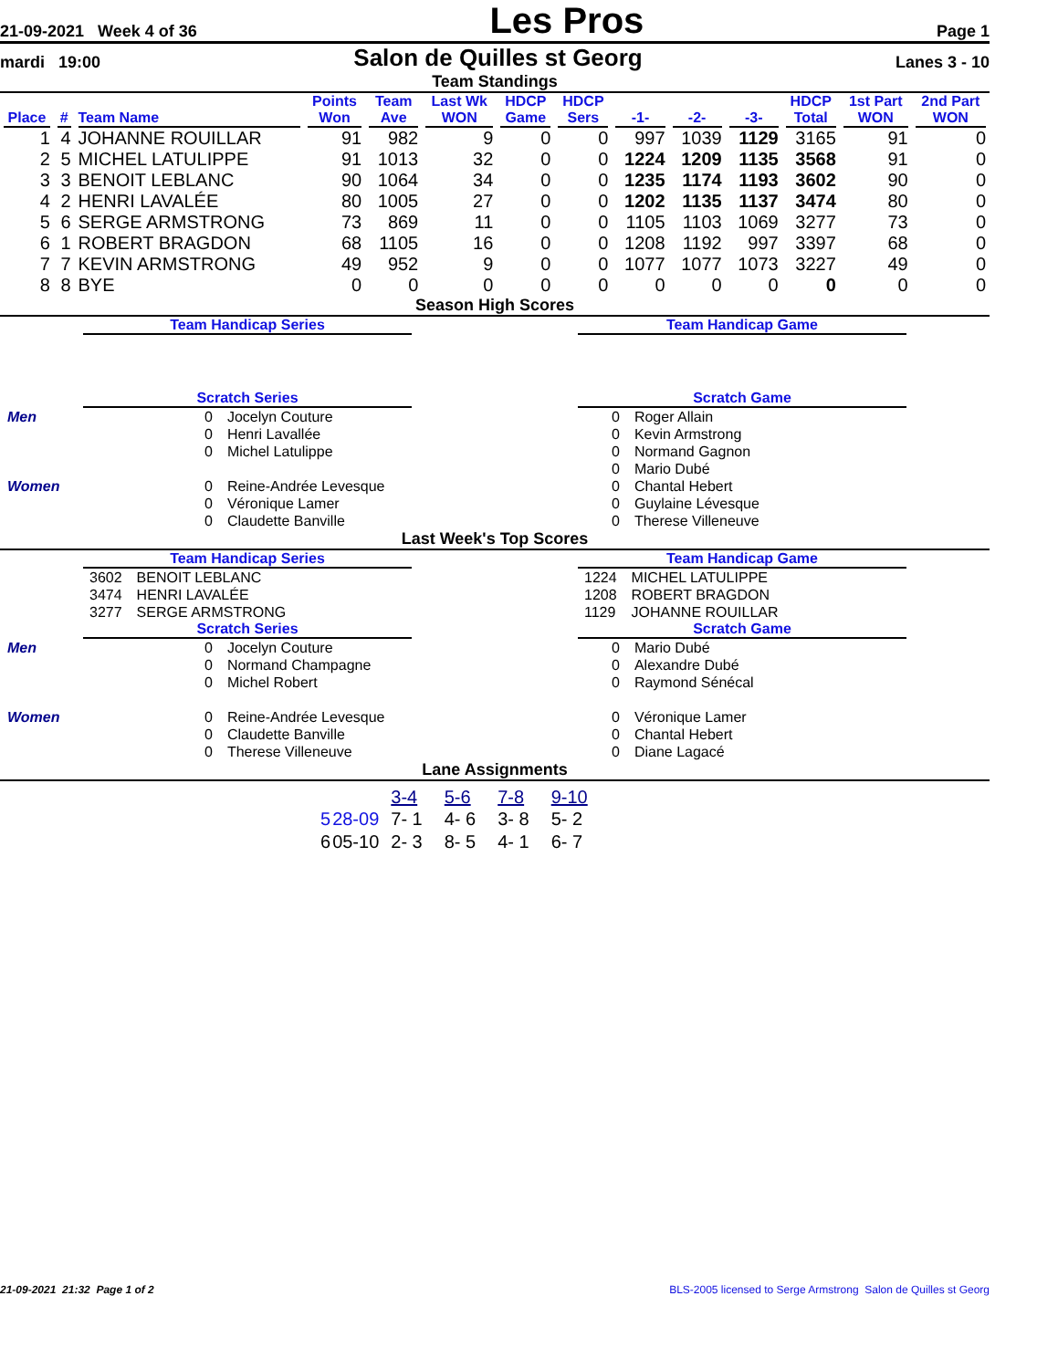21-09-2021 Week 4 of 36 Les Pros Page 1
mardi 19:00 Salon de Quilles st Georg Lanes 3 - 10
Team Standings
| Place | # | Team Name | Points Won | Team Ave | Last Wk WON | HDCP Game | HDCP Sers | -1- | -2- | -3- | HDCP Total | 1st Part WON | 2nd Part WON |
| --- | --- | --- | --- | --- | --- | --- | --- | --- | --- | --- | --- | --- | --- |
| 1 | 4 | JOHANNE ROUILLAR | 91 | 982 | 9 | 0 | 0 | 997 | 1039 | 1129 | 3165 | 91 | 0 |
| 2 | 5 | MICHEL LATULIPPE | 91 | 1013 | 32 | 0 | 0 | 1224 | 1209 | 1135 | 3568 | 91 | 0 |
| 3 | 3 | BENOIT LEBLANC | 90 | 1064 | 34 | 0 | 0 | 1235 | 1174 | 1193 | 3602 | 90 | 0 |
| 4 | 2 | HENRI LAVALÉE | 80 | 1005 | 27 | 0 | 0 | 1202 | 1135 | 1137 | 3474 | 80 | 0 |
| 5 | 6 | SERGE ARMSTRONG | 73 | 869 | 11 | 0 | 0 | 1105 | 1103 | 1069 | 3277 | 73 | 0 |
| 6 | 1 | ROBERT BRAGDON | 68 | 1105 | 16 | 0 | 0 | 1208 | 1192 | 997 | 3397 | 68 | 0 |
| 7 | 7 | KEVIN ARMSTRONG | 49 | 952 | 9 | 0 | 0 | 1077 | 1077 | 1073 | 3227 | 49 | 0 |
| 8 | 8 | BYE | 0 | 0 | 0 | 0 | 0 | 0 | 0 | 0 | 0 | 0 | 0 |
Season High Scores
Team Handicap Series Team Handicap Game
Scratch Series
| Men | 0 | Jocelyn Couture |
| | 0 | Henri Lavallée |
| | 0 | Michel Latulippe |
| Women | 0 | Reine-Andrée Levesque |
| | 0 | Véronique Lamer |
| | 0 | Claudette Banville |
Scratch Game
| 0 | Roger Allain |
| 0 | Kevin Armstrong |
| 0 | Normand Gagnon |
| 0 | Mario Dubé |
| 0 | Chantal Hebert |
| 0 | Guylaine Lévesque |
| 0 | Therese Villeneuve |
Last Week's Top Scores
Team Handicap Series
| 3602 | BENOIT LEBLANC |
| 3474 | HENRI LAVALÉE |
| 3277 | SERGE ARMSTRONG |
Team Handicap Game
| 1224 | MICHEL LATULIPPE |
| 1208 | ROBERT BRAGDON |
| 1129 | JOHANNE ROUILLAR |
Scratch Series
| Men | 0 | Jocelyn Couture |
| | 0 | Normand Champagne |
| | 0 | Michel Robert |
| Women | 0 | Reine-Andrée Levesque |
| | 0 | Claudette Banville |
| | 0 | Therese Villeneuve |
Scratch Game
| 0 | Mario Dubé |
| 0 | Alexandre Dubé |
| 0 | Raymond Sénécal |
| 0 | Véronique Lamer |
| 0 | Chantal Hebert |
| 0 | Diane Lagacé |
Lane Assignments
| | | 3-4 | 5-6 | 7-8 | 9-10 |
| 5 | 28-09 | 7- 1 | 4- 6 | 3- 8 | 5- 2 |
| 6 | 05-10 | 2- 3 | 8- 5 | 4- 1 | 6- 7 |
21-09-2021 21:32 Page 1 of 2 BLS-2005 licensed to Serge Armstrong Salon de Quilles st Georg